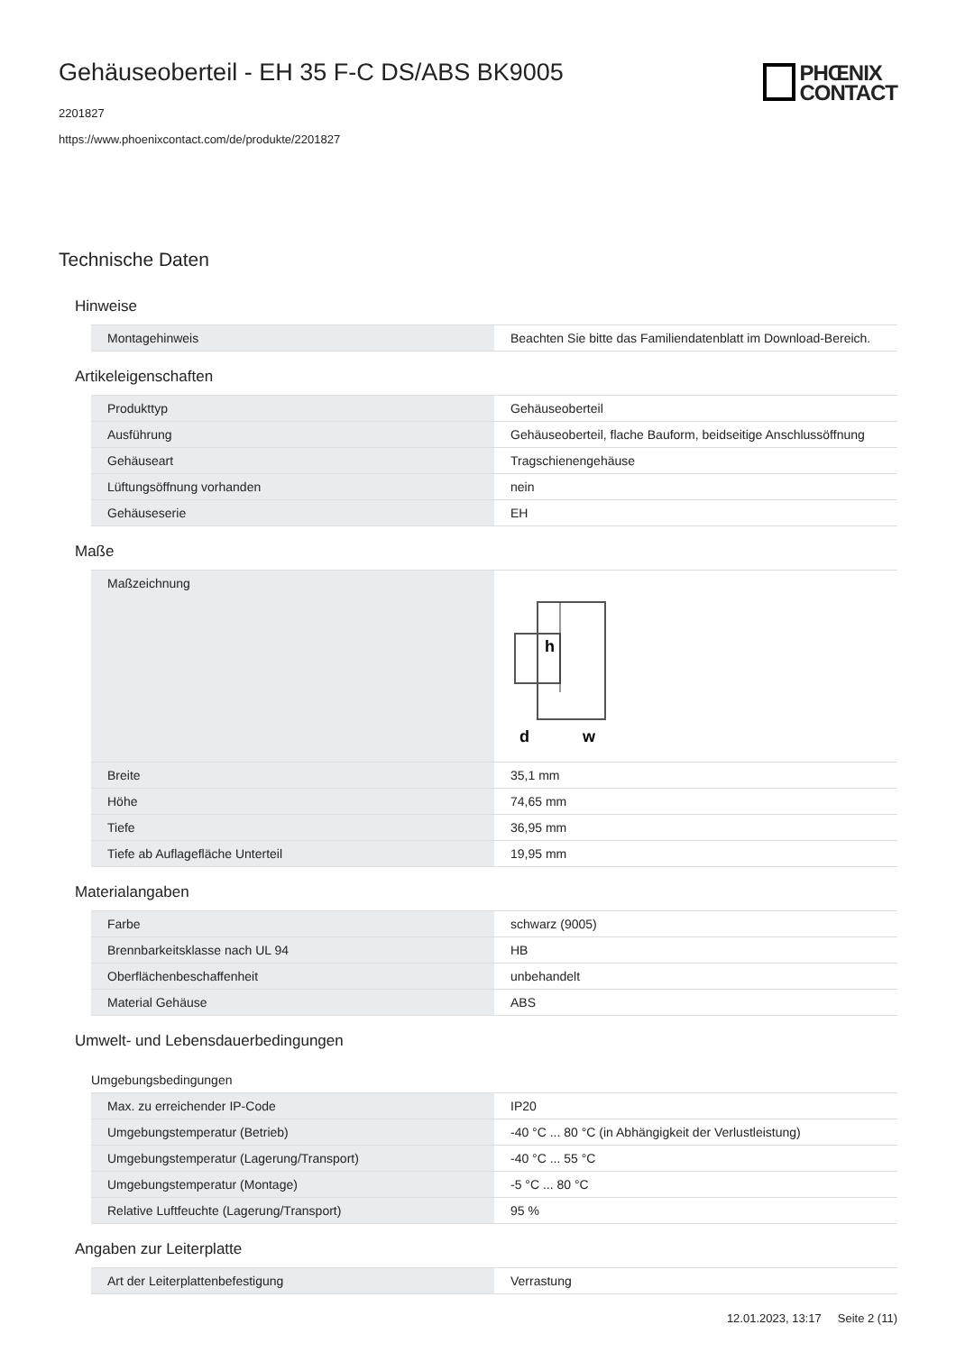Gehäuseoberteil - EH 35 F-C DS/ABS BK9005
2201827
https://www.phoenixcontact.com/de/produkte/2201827
PHŒNIX
CONTACT
Technische Daten
Hinweise
| Montagehinweis | Beachten Sie bitte das Familiendatenblatt im Download-Bereich. |
Artikeleigenschaften
| Produkttyp | Gehäuseoberteil |
| Ausführung | Gehäuseoberteil, flache Bauform, beidseitige Anschlussöffnung |
| Gehäuseart | Tragschienengehäuse |
| Lüftungsöffnung vorhanden | nein |
| Gehäuseserie | EH |
Maße
| Maßzeichnung | h d w |
| Breite | 35,1 mm |
| Höhe | 74,65 mm |
| Tiefe | 36,95 mm |
| Tiefe ab Auflagefläche Unterteil | 19,95 mm |
Materialangaben
| Farbe | schwarz (9005) |
| Brennbarkeitsklasse nach UL 94 | HB |
| Oberflächenbeschaffenheit | unbehandelt |
| Material Gehäuse | ABS |
Umwelt- und Lebensdauerbedingungen
Umgebungsbedingungen
| Max. zu erreichender IP-Code | IP20 |
| Umgebungstemperatur (Betrieb) | -40 °C ... 80 °C (in Abhängigkeit der Verlustleistung) |
| Umgebungstemperatur (Lagerung/Transport) | -40 °C ... 55 °C |
| Umgebungstemperatur (Montage) | -5 °C ... 80 °C |
| Relative Luftfeuchte (Lagerung/Transport) | 95 % |
Angaben zur Leiterplatte
| Art der Leiterplattenbefestigung | Verrastung |
12.01.2023, 13:17 Seite 2 (11)